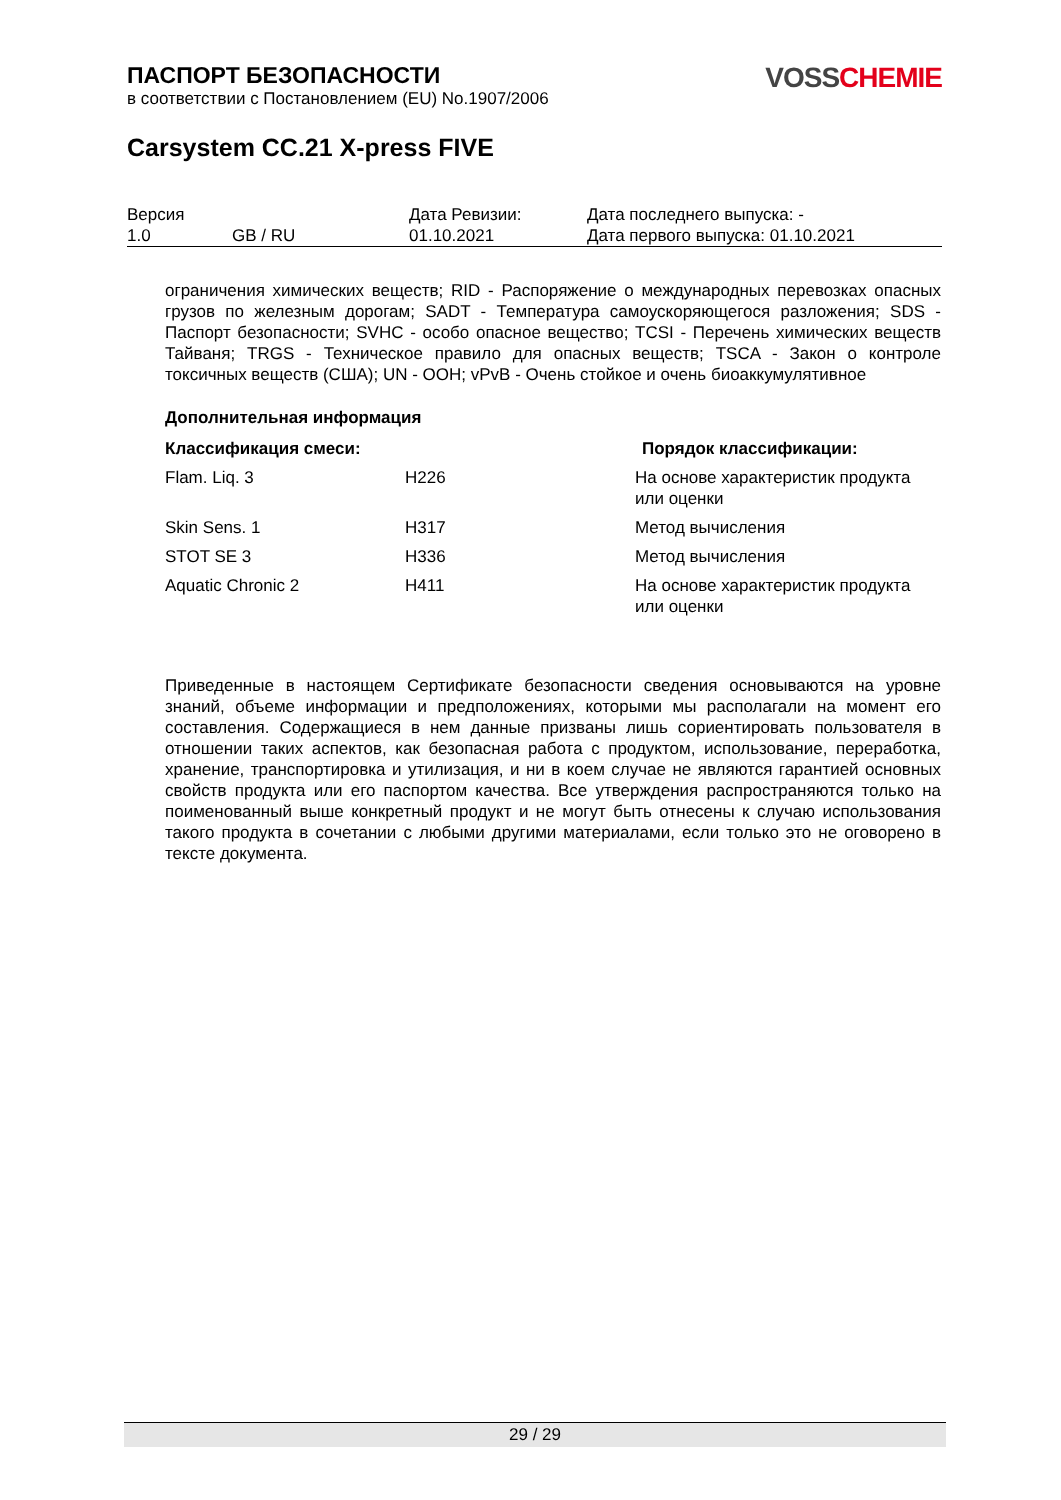VOSS CHEMIE
ПАСПОРТ БЕЗОПАСНОСТИ
в соответствии с Постановлением (EU) No.1907/2006
Carsystem CC.21 X-press FIVE
| Версия 1.0 | GB / RU | Дата Ревизии: 01.10.2021 | Дата последнего выпуска: - Дата первого выпуска: 01.10.2021 |
ограничения химических веществ; RID - Распоряжение о международных перевозках опасных грузов по железным дорогам; SADT - Температура самоускоряющегося разложения; SDS - Паспорт безопасности; SVHC - особо опасное вещество; TCSI - Перечень химических веществ Тайваня; TRGS - Техническое правило для опасных веществ; TSCA - Закон о контроле токсичных веществ (США); UN - ООН; vPvB - Очень стойкое и очень биоаккумулятивное
Дополнительная информация
| Классификация смеси: | | Порядок классификации: |
| --- | --- | --- |
| Flam. Liq. 3 | H226 | На основе характеристик продукта или оценки |
| Skin Sens. 1 | H317 | Метод вычисления |
| STOT SE 3 | H336 | Метод вычисления |
| Aquatic Chronic 2 | H411 | На основе характеристик продукта или оценки |
Приведенные в настоящем Сертификате безопасности сведения основываются на уровне знаний, объеме информации и предположениях, которыми мы располагали на момент его составления. Содержащиеся в нем данные призваны лишь сориентировать пользователя в отношении таких аспектов, как безопасная работа с продуктом, использование, переработка, хранение, транспортировка и утилизация, и ни в коем случае не являются гарантией основных свойств продукта или его паспортом качества. Все утверждения распространяются только на поименованный выше конкретный продукт и не могут быть отнесены к случаю использования такого продукта в сочетании с любыми другими материалами, если только это не оговорено в тексте документа.
29 / 29